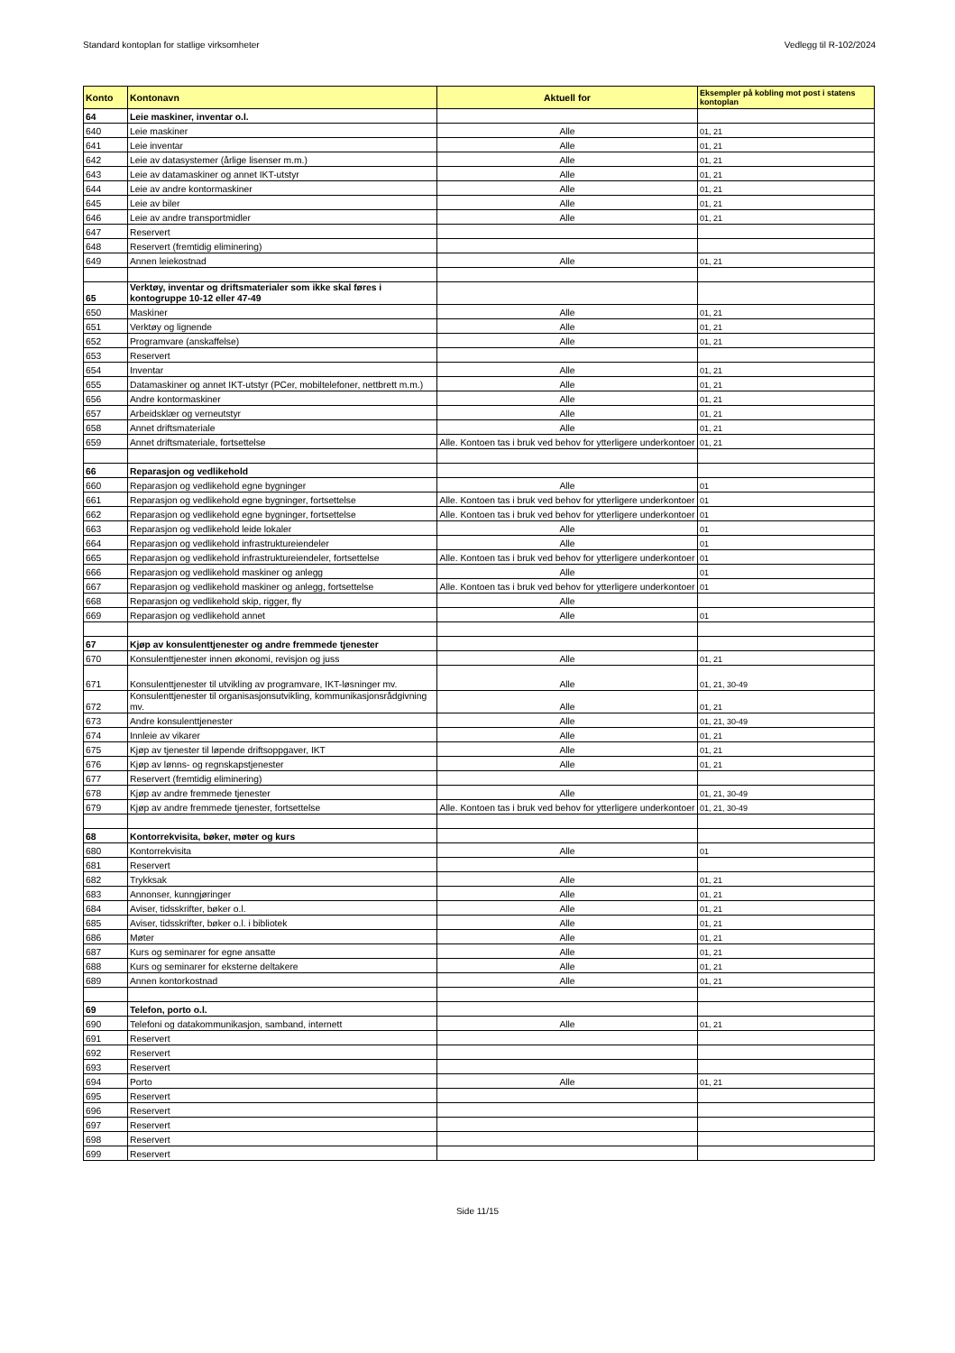Standard kontoplan for statlige virksomheter Vedlegg til R-102/2024
| Konto | Kontonavn | Aktuell for | Eksempler på kobling mot post i statens kontoplan |
| --- | --- | --- | --- |
| 64 | Leie maskiner, inventar o.l. | | |
| 640 | Leie maskiner | Alle | 01, 21 |
| 641 | Leie inventar | Alle | 01, 21 |
| 642 | Leie av datasystemer (årlige lisenser m.m.) | Alle | 01, 21 |
| 643 | Leie av datamaskiner og annet IKT-utstyr | Alle | 01, 21 |
| 644 | Leie av andre kontormaskiner | Alle | 01, 21 |
| 645 | Leie av biler | Alle | 01, 21 |
| 646 | Leie av andre transportmidler | Alle | 01, 21 |
| 647 | Reservert | | |
| 648 | Reservert (fremtidig eliminering) | | |
| 649 | Annen leiekostnad | Alle | 01, 21 |
| 65 | Verktøy, inventar og driftsmaterialer som ikke skal føres i kontogruppe 10-12 eller 47-49 | | |
| 650 | Maskiner | Alle | 01, 21 |
| 651 | Verktøy og lignende | Alle | 01, 21 |
| 652 | Programvare (anskaffelse) | Alle | 01, 21 |
| 653 | Reservert | | |
| 654 | Inventar | Alle | 01, 21 |
| 655 | Datamaskiner og annet IKT-utstyr (PCer, mobiltelefoner, nettbrett m.m.) | Alle | 01, 21 |
| 656 | Andre kontormaskiner | Alle | 01, 21 |
| 657 | Arbeidsklær og verneutstyr | Alle | 01, 21 |
| 658 | Annet driftsmateriale | Alle | 01, 21 |
| 659 | Annet driftsmateriale, fortsettelse | Alle. Kontoen tas i bruk ved behov for ytterligere underkontoer | 01, 21 |
| 66 | Reparasjon og vedlikehold | | |
| 660 | Reparasjon og vedlikehold egne bygninger | Alle | 01 |
| 661 | Reparasjon og vedlikehold egne bygninger, fortsettelse | Alle. Kontoen tas i bruk ved behov for ytterligere underkontoer | 01 |
| 662 | Reparasjon og vedlikehold egne bygninger, fortsettelse | Alle. Kontoen tas i bruk ved behov for ytterligere underkontoer | 01 |
| 663 | Reparasjon og vedlikehold leide lokaler | Alle | 01 |
| 664 | Reparasjon og vedlikehold infrastruktureiendeler | Alle | 01 |
| 665 | Reparasjon og vedlikehold infrastruktureiendeler, fortsettelse | Alle. Kontoen tas i bruk ved behov for ytterligere underkontoer | 01 |
| 666 | Reparasjon og vedlikehold maskiner og anlegg | Alle | 01 |
| 667 | Reparasjon og vedlikehold maskiner og anlegg, fortsettelse | Alle. Kontoen tas i bruk ved behov for ytterligere underkontoer | 01 |
| 668 | Reparasjon og vedlikehold skip, rigger, fly | Alle | |
| 669 | Reparasjon og vedlikehold annet | Alle | 01 |
| 67 | Kjøp av konsulenttjenester og andre fremmede tjenester | | |
| 670 | Konsulenttjenester innen økonomi, revisjon og juss | Alle | 01, 21 |
| 671 | Konsulenttjenester til utvikling av programvare, IKT-løsninger mv. | Alle | 01, 21, 30-49 |
| 672 | Konsulenttjenester til organisasjonsutvikling, kommunikasjonsrådgivning mv. | Alle | 01, 21 |
| 673 | Andre konsulenttjenester | Alle | 01, 21, 30-49 |
| 674 | Innleie av vikarer | Alle | 01, 21 |
| 675 | Kjøp av tjenester til løpende driftsoppgaver, IKT | Alle | 01, 21 |
| 676 | Kjøp av lønns- og regnskapstjenester | Alle | 01, 21 |
| 677 | Reservert (fremtidig eliminering) | | |
| 678 | Kjøp av andre fremmede tjenester | Alle | 01, 21, 30-49 |
| 679 | Kjøp av andre fremmede tjenester, fortsettelse | Alle. Kontoen tas i bruk ved behov for ytterligere underkontoer | 01, 21, 30-49 |
| 68 | Kontorrekvisita, bøker, møter og kurs | | |
| 680 | Kontorrekvisita | Alle | 01 |
| 681 | Reservert | | |
| 682 | Trykksak | Alle | 01, 21 |
| 683 | Annonser, kunngjøringer | Alle | 01, 21 |
| 684 | Aviser, tidsskrifter, bøker o.l. | Alle | 01, 21 |
| 685 | Aviser, tidsskrifter, bøker o.l. i bibliotek | Alle | 01, 21 |
| 686 | Møter | Alle | 01, 21 |
| 687 | Kurs og seminarer for egne ansatte | Alle | 01, 21 |
| 688 | Kurs og seminarer for eksterne deltakere | Alle | 01, 21 |
| 689 | Annen kontorkostnad | Alle | 01, 21 |
| 69 | Telefon, porto o.l. | | |
| 690 | Telefoni og datakommunikasjon, samband, internett | Alle | 01, 21 |
| 691 | Reservert | | |
| 692 | Reservert | | |
| 693 | Reservert | | |
| 694 | Porto | Alle | 01, 21 |
| 695 | Reservert | | |
| 696 | Reservert | | |
| 697 | Reservert | | |
| 698 | Reservert | | |
| 699 | Reservert | | |
Side 11/15